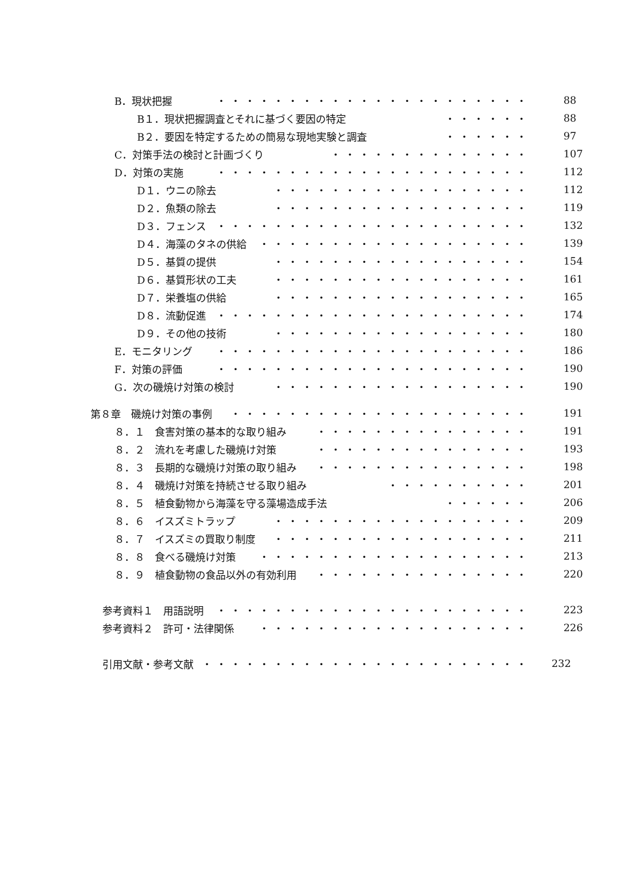B．現状把握 ・・・・・・・・・・・・・・・・・・・・・・ 88
B１．現状把握調査とそれに基づく要因の特定 ・・・・・・ 88
B２．要因を特定するための簡易な現地実験と調査 ・・・・・・ 97
C．対策手法の検討と計画づくり ・・・・・・・・・・・・・・ 107
D．対策の実施 ・・・・・・・・・・・・・・・・・・・・・・ 112
D１．ウニの除去 ・・・・・・・・・・・・・・・・・・ 112
D２．魚類の除去 ・・・・・・・・・・・・・・・・・・ 119
D３．フェンス ・・・・・・・・・・・・・・・・・・・・・・ 132
D４．海藻のタネの供給 ・・・・・・・・・・・・・・・・・・・ 139
D５．基質の提供 ・・・・・・・・・・・・・・・・・・ 154
D６．基質形状の工夫 ・・・・・・・・・・・・・・・・・・ 161
D７．栄養塩の供給 ・・・・・・・・・・・・・・・・・・ 165
D８．流動促進 ・・・・・・・・・・・・・・・・・・・・・・ 174
D９．その他の技術 ・・・・・・・・・・・・・・・・・・ 180
E．モニタリング ・・・・・・・・・・・・・・・・・・・・・・ 186
F．対策の評価 ・・・・・・・・・・・・・・・・・・・・・・ 190
G．次の磯焼け対策の検討 ・・・・・・・・・・・・・・・・・・ 190
第８章　磯焼け対策の事例 ・・・・・・・・・・・・・・・・・・・・・ 191
８．１　食害対策の基本的な取り組み ・・・・・・・・・・・・・・・ 191
８．２　流れを考慮した磯焼け対策 ・・・・・・・・・・・・・・・ 193
８．３　長期的な磯焼け対策の取り組み ・・・・・・・・・・・・・・・ 198
８．４　磯焼け対策を持続させる取り組み ・・・・・・・・・・ 201
８．５　植食動物から海藻を守る藻場造成手法 ・・・・・・ 206
８．６　イスズミトラップ ・・・・・・・・・・・・・・・・・・ 209
８．７　イスズミの買取り制度 ・・・・・・・・・・・・・・・・・・ 211
８．８　食べる磯焼け対策 ・・・・・・・・・・・・・・・・・・・ 213
８．９　植食動物の食品以外の有効利用 ・・・・・・・・・・・・・・・ 220
参考資料１　用語説明 ・・・・・・・・・・・・・・・・・・・・・・ 223
参考資料２　許可・法律関係 ・・・・・・・・・・・・・・・・・・・ 226
引用文献・参考文献 ・・・・・・・・・・・・・・・・・・・・・・・ 232